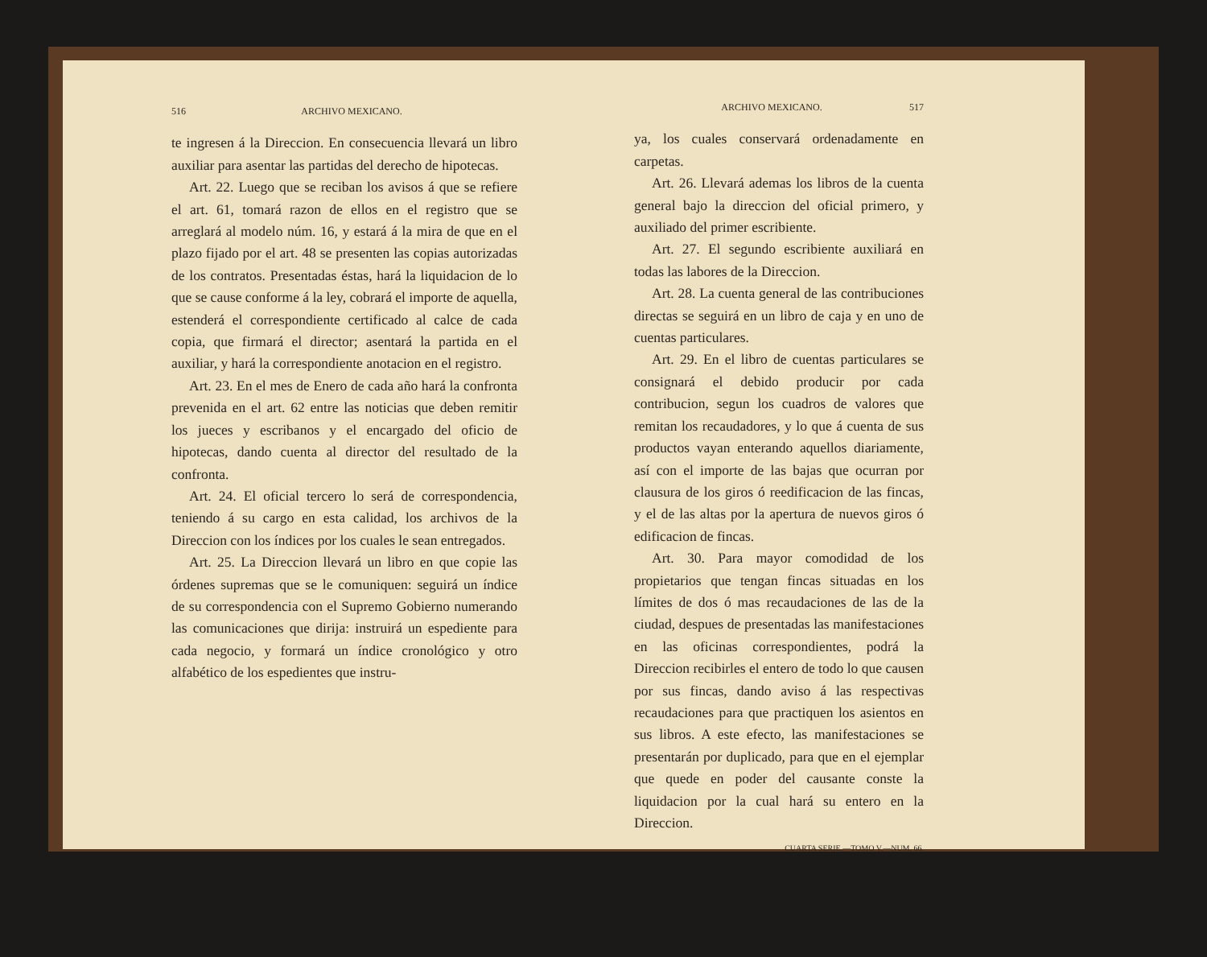516 ARCHIVO MEXICANO.
te ingresen á la Direccion. En consecuencia llevará un libro auxiliar para asentar las partidas del derecho de hipotecas.
Art. 22. Luego que se reciban los avisos á que se refiere el art. 61, tomará razon de ellos en el registro que se arreglará al modelo núm. 16, y estará á la mira de que en el plazo fijado por el art. 48 se presenten las copias autorizadas de los contratos. Presentadas éstas, hará la liquidacion de lo que se cause conforme á la ley, cobrará el importe de aquella, estenderá el correspondiente certificado al calce de cada copia, que firmará el director; asentará la partida en el auxiliar, y hará la correspondiente anotacion en el registro.
Art. 23. En el mes de Enero de cada año hará la confronta prevenida en el art. 62 entre las noticias que deben remitir los jueces y escribanos y el encargado del oficio de hipotecas, dando cuenta al director del resultado de la confronta.
Art. 24. El oficial tercero lo será de correspondencia, teniendo á su cargo en esta calidad, los archivos de la Direccion con los índices por los cuales le sean entregados.
Art. 25. La Direccion llevará un libro en que copie las órdenes supremas que se le comuniquen: seguirá un índice de su correspondencia con el Supremo Gobierno numerando las comunicaciones que dirija: instruirá un espediente para cada negocio, y formará un índice cronológico y otro alfabético de los espedientes que instru-
ARCHIVO MEXICANO. 517
ya, los cuales conservará ordenadamente en carpetas.
Art. 26. Llevará ademas los libros de la cuenta general bajo la direccion del oficial primero, y auxiliado del primer escribiente.
Art. 27. El segundo escribiente auxiliará en todas las labores de la Direccion.
Art. 28. La cuenta general de las contribuciones directas se seguirá en un libro de caja y en uno de cuentas particulares.
Art. 29. En el libro de cuentas particulares se consignará el debido producir por cada contribucion, segun los cuadros de valores que remitan los recaudadores, y lo que á cuenta de sus productos vayan enterando aquellos diariamente, así con el importe de las bajas que ocurran por clausura de los giros ó reedificacion de las fincas, y el de las altas por la apertura de nuevos giros ó edificacion de fincas.
Art. 30. Para mayor comodidad de los propietarios que tengan fincas situadas en los límites de dos ó mas recaudaciones de las de la ciudad, despues de presentadas las manifestaciones en las oficinas correspondientes, podrá la Direccion recibirles el entero de todo lo que causen por sus fincas, dando aviso á las respectivas recaudaciones para que practiquen los asientos en sus libros. A este efecto, las manifestaciones se presentarán por duplicado, para que en el ejemplar que quede en poder del causante conste la liquidacion por la cual hará su entero en la Direccion.
CUARTA SERIE.—TOMO V.—NUM. 66.